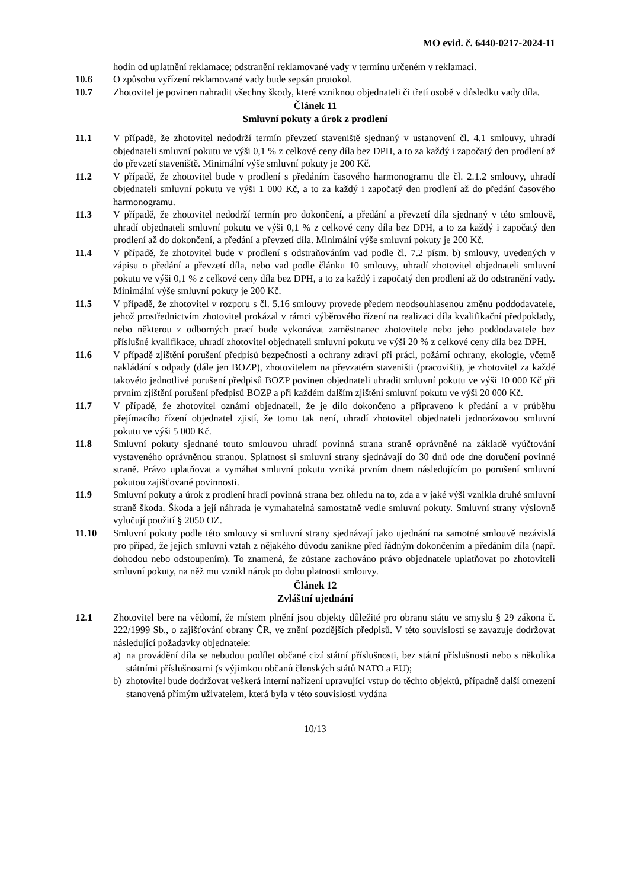MO evid. č. 6440-0217-2024-11
hodin od uplatnění reklamace; odstranění reklamované vady v termínu určeném v reklamaci.
10.6 O způsobu vyřízení reklamované vady bude sepsán protokol.
10.7 Zhotovitel je povinen nahradit všechny škody, které vzniknou objednateli či třetí osobě v důsledku vady díla.
Článek 11
Smluvní pokuty a úrok z prodlení
11.1 V případě, že zhotovitel nedodrží termín převzetí staveniště sjednaný v ustanovení čl. 4.1 smlouvy, uhradí objednateli smluvní pokutu ve výši 0,1 % z celkové ceny díla bez DPH, a to za každý i započatý den prodlení až do převzetí staveniště. Minimální výše smluvní pokuty je 200 Kč.
11.2 V případě, že zhotovitel bude v prodlení s předáním časového harmonogramu dle čl. 2.1.2 smlouvy, uhradí objednateli smluvní pokutu ve výši 1 000 Kč, a to za každý i započatý den prodlení až do předání časového harmonogramu.
11.3 V případě, že zhotovitel nedodrží termín pro dokončení, a předání a převzetí díla sjednaný v této smlouvě, uhradí objednateli smluvní pokutu ve výši 0,1 % z celkové ceny díla bez DPH, a to za každý i započatý den prodlení až do dokončení, a předání a převzetí díla. Minimální výše smluvní pokuty je 200 Kč.
11.4 V případě, že zhotovitel bude v prodlení s odstraňováním vad podle čl. 7.2 písm. b) smlouvy, uvedených v zápisu o předání a převzetí díla, nebo vad podle článku 10 smlouvy, uhradí zhotovitel objednateli smluvní pokutu ve výši 0,1 % z celkové ceny díla bez DPH, a to za každý i započatý den prodlení až do odstranění vady. Minimální výše smluvní pokuty je 200 Kč.
11.5 V případě, že zhotovitel v rozporu s čl. 5.16 smlouvy provede předem neodsouhlasenou změnu poddodavatele, jehož prostřednictvím zhotovitel prokázal v rámci výběrového řízení na realizaci díla kvalifikační předpoklady, nebo některou z odborných prací bude vykonávat zaměstnanec zhotovitele nebo jeho poddodavatele bez příslušné kvalifikace, uhradí zhotovitel objednateli smluvní pokutu ve výši 20 % z celkové ceny díla bez DPH.
11.6 V případě zjištění porušení předpisů bezpečnosti a ochrany zdraví při práci, požární ochrany, ekologie, včetně nakládání s odpady (dále jen BOZP), zhotovitelem na převzatém staveništi (pracovišti), je zhotovitel za každé takovéto jednotlivé porušení předpisů BOZP povinen objednateli uhradit smluvní pokutu ve výši 10 000 Kč při prvním zjištění porušení předpisů BOZP a při každém dalším zjištění smluvní pokutu ve výši 20 000 Kč.
11.7 V případě, že zhotovitel oznámí objednateli, že je dílo dokončeno a připraveno k předání a v průběhu přejímacího řízení objednatel zjistí, že tomu tak není, uhradí zhotovitel objednateli jednorázovou smluvní pokutu ve výši 5 000 Kč.
11.8 Smluvní pokuty sjednané touto smlouvou uhradí povinná strana straně oprávněné na základě vyúčtování vystaveného oprávněnou stranou. Splatnost si smluvní strany sjednávají do 30 dnů ode dne doručení povinné straně. Právo uplatňovat a vymáhat smluvní pokutu vzniká prvním dnem následujícím po porušení smluvní pokutou zajišťované povinnosti.
11.9 Smluvní pokuty a úrok z prodlení hradí povinná strana bez ohledu na to, zda a v jaké výši vznikla druhé smluvní straně škoda. Škoda a její náhrada je vymahatelná samostatně vedle smluvní pokuty. Smluvní strany výslovně vylučují použití § 2050 OZ.
11.10 Smluvní pokuty podle této smlouvy si smluvní strany sjednávají jako ujednání na samotné smlouvě nezávislá pro případ, že jejich smluvní vztah z nějakého důvodu zanikne před řádným dokončením a předáním díla (např. dohodou nebo odstoupením). To znamená, že zůstane zachováno právo objednatele uplatňovat po zhotoviteli smluvní pokuty, na něž mu vznikl nárok po dobu platnosti smlouvy.
Článek 12
Zvláštní ujednání
12.1 Zhotovitel bere na vědomí, že místem plnění jsou objekty důležité pro obranu státu ve smyslu § 29 zákona č. 222/1999 Sb., o zajišťování obrany ČR, ve znění pozdějších předpisů. V této souvislosti se zavazuje dodržovat následující požadavky objednatele:
a) na provádění díla se nebudou podílet občané cizí státní příslušnosti, bez státní příslušnosti nebo s několika státními příslušnostmi (s výjimkou občanů členských států NATO a EU);
b) zhotovitel bude dodržovat veškerá interní nařízení upravující vstup do těchto objektů, případně další omezení stanovená přímým uživatelem, která byla v této souvislosti vydána
10/13